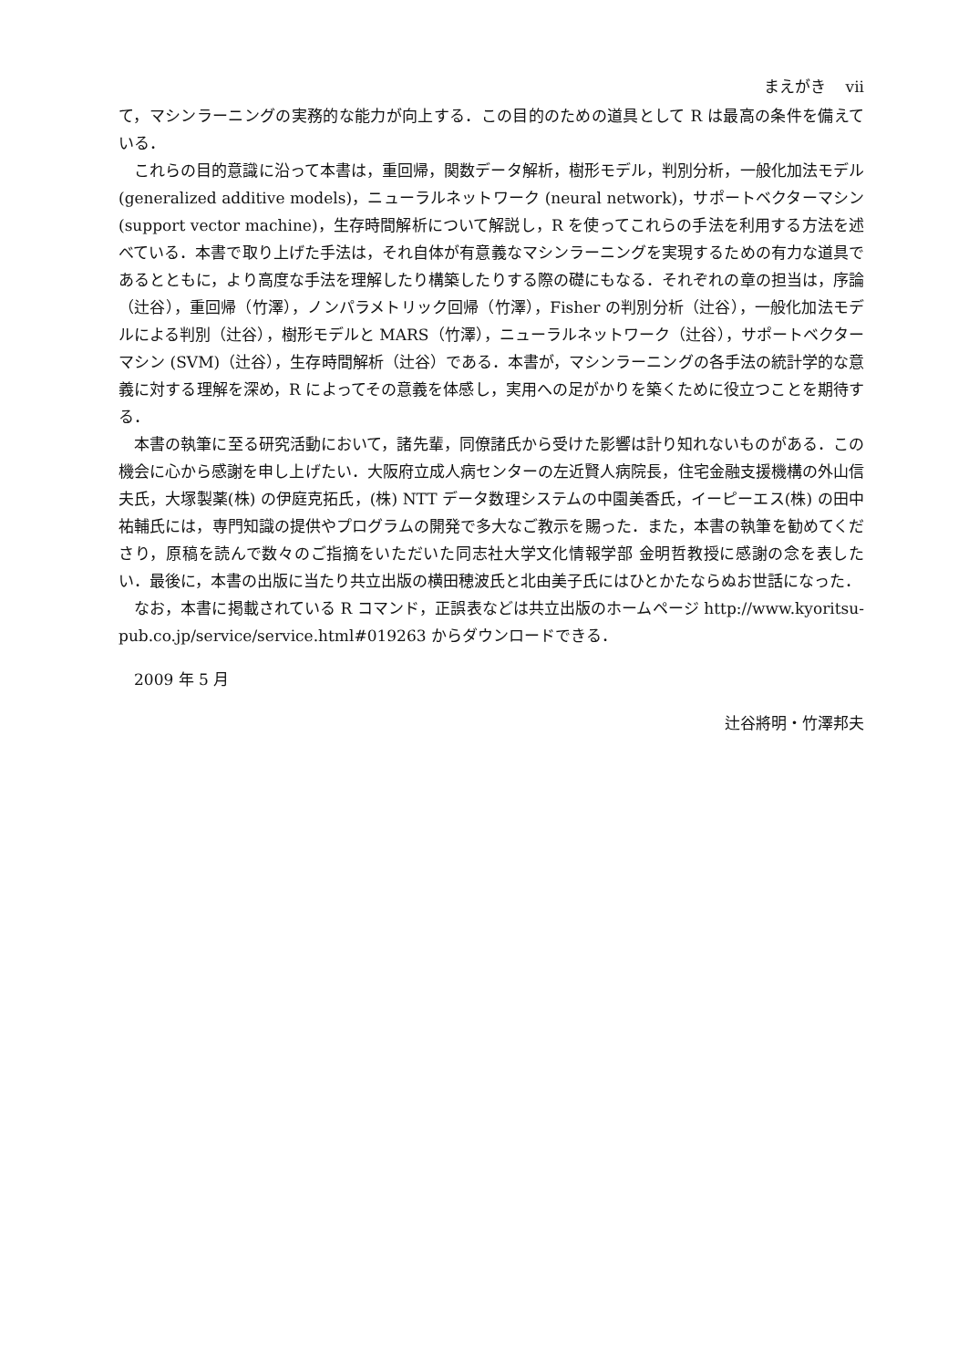まえがき vii
て，マシンラーニングの実務的な能力が向上する．この目的のための道具として R は最高の条件を備えている．
これらの目的意識に沿って本書は，重回帰，関数データ解析，樹形モデル，判別分析，一般化加法モデル (generalized additive models)，ニューラルネットワーク (neural network)，サポートベクターマシン (support vector machine)，生存時間解析について解説し，R を使ってこれらの手法を利用する方法を述べている．本書で取り上げた手法は，それ自体が有意義なマシンラーニングを実現するための有力な道具であるとともに，より高度な手法を理解したり構築したりする際の礎にもなる．それぞれの章の担当は，序論（辻谷），重回帰（竹澤），ノンパラメトリック回帰（竹澤），Fisher の判別分析（辻谷），一般化加法モデルによる判別（辻谷），樹形モデルと MARS（竹澤），ニューラルネットワーク（辻谷），サポートベクターマシン (SVM)（辻谷），生存時間解析（辻谷）である．本書が，マシンラーニングの各手法の統計学的な意義に対する理解を深め，R によってその意義を体感し，実用への足がかりを築くために役立つことを期待する．
本書の執筆に至る研究活動において，諸先輩，同僚諸氏から受けた影響は計り知れないものがある．この機会に心から感謝を申し上げたい．大阪府立成人病センターの左近賢人病院長，住宅金融支援機構の外山信夫氏，大塚製薬(株) の伊庭克拓氏，(株) NTT データ数理システムの中園美香氏，イーピーエス(株) の田中祐輔氏には，専門知識の提供やプログラムの開発で多大なご教示を賜った．また，本書の執筆を勧めてくださり，原稿を読んで数々のご指摘をいただいた同志社大学文化情報学部 金明哲教授に感謝の念を表したい．最後に，本書の出版に当たり共立出版の横田穂波氏と北由美子氏にはひとかたならぬお世話になった．
なお，本書に掲載されている R コマンド，正誤表などは共立出版のホームページ http://www.kyoritsu-pub.co.jp/service/service.html#019263 からダウンロードできる．
2009 年 5 月
辻谷將明・竹澤邦夫